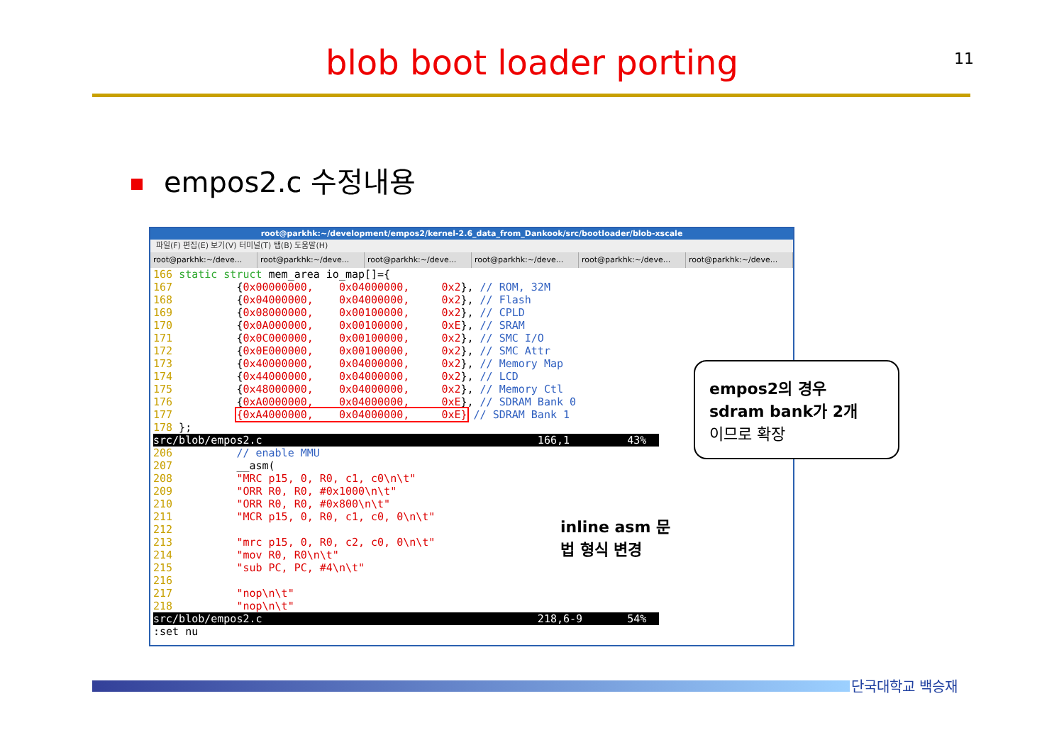blob boot loader porting 11
empos2.c 수정내용
root@parkhk:~/development/empos2/kernel-2.6_data_from_Dankook/src/bootloader/blob-xscale
파일(F) 편집(E) 보기(V) 터미널(T) 탭(B) 도움말(H)
root@parkhk:~/deve... root@parkhk:~/deve... root@parkhk:~/deve... root@parkhk:~/deve... root@parkhk:~/deve... root@parkhk:~/deve...
166 static struct mem_area io_map[]={
167          {0x00000000,    0x04000000,     0x2}, // ROM, 32M
168          {0x04000000,    0x04000000,     0x2}, // Flash
169          {0x08000000,    0x00100000,     0x2}, // CPLD
170          {0x0A000000,    0x00100000,     0xE}, // SRAM
171          {0x0C000000,    0x00100000,     0x2}, // SMC I/O
172          {0x0E000000,    0x00100000,     0x2}, // SMC Attr
173          {0x40000000,    0x04000000,     0x2}, // Memory Map
174          {0x44000000,    0x04000000,     0x2}, // LCD
175          {0x48000000,    0x04000000,     0x2}, // Memory Ctl
176          {0xA0000000,    0x04000000,     0xE}, // SDRAM Bank 0
177          {0xA4000000,    0x04000000,     0xE} // SDRAM Bank 1
178 };
src/blob/empos2.c                                           166,1         43%  
206          // enable MMU
207          __asm(
208          "MRC p15, 0, R0, c1, c0\n\t"
209          "ORR R0, R0, #0x1000\n\t"
210          "ORR R0, R0, #0x800\n\t"
211          "MCR p15, 0, R0, c1, c0, 0\n\t"
212
213          "mrc p15, 0, R0, c2, c0, 0\n\t"
214          "mov R0, R0\n\t"
215          "sub PC, PC, #4\n\t"
216
217          "nop\n\t"
218          "nop\n\t"
src/blob/empos2.c                                           218,6-9       54%  
:set nu
empos2의 경우
sdram bank가 2개
이므로 확장
inline asm 문
법 형식 변경
단국대학교 백승재